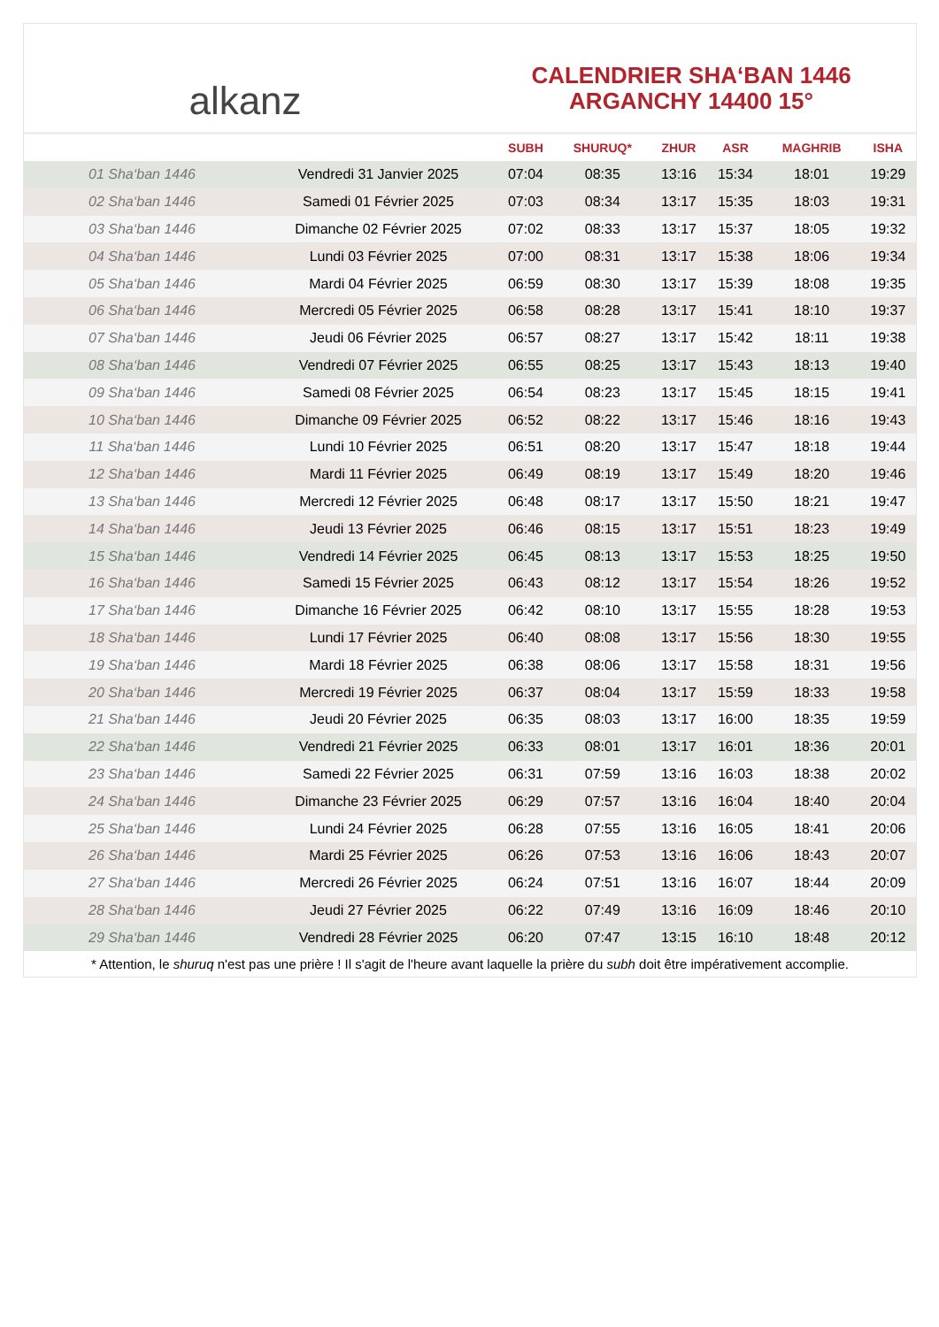alkanz
CALENDRIER SHA‘BAN 1446
ARGANCHY 14400 15°
| | | SUBH | SHURUQ* | ZHUR | ASR | MAGHRIB | ISHA |
| --- | --- | --- | --- | --- | --- | --- | --- |
| 01 Sha‘ban 1446 | Vendredi 31 Janvier 2025 | 07:04 | 08:35 | 13:16 | 15:34 | 18:01 | 19:29 |
| 02 Sha‘ban 1446 | Samedi 01 Février 2025 | 07:03 | 08:34 | 13:17 | 15:35 | 18:03 | 19:31 |
| 03 Sha‘ban 1446 | Dimanche 02 Février 2025 | 07:02 | 08:33 | 13:17 | 15:37 | 18:05 | 19:32 |
| 04 Sha‘ban 1446 | Lundi 03 Février 2025 | 07:00 | 08:31 | 13:17 | 15:38 | 18:06 | 19:34 |
| 05 Sha‘ban 1446 | Mardi 04 Février 2025 | 06:59 | 08:30 | 13:17 | 15:39 | 18:08 | 19:35 |
| 06 Sha‘ban 1446 | Mercredi 05 Février 2025 | 06:58 | 08:28 | 13:17 | 15:41 | 18:10 | 19:37 |
| 07 Sha‘ban 1446 | Jeudi 06 Février 2025 | 06:57 | 08:27 | 13:17 | 15:42 | 18:11 | 19:38 |
| 08 Sha‘ban 1446 | Vendredi 07 Février 2025 | 06:55 | 08:25 | 13:17 | 15:43 | 18:13 | 19:40 |
| 09 Sha‘ban 1446 | Samedi 08 Février 2025 | 06:54 | 08:23 | 13:17 | 15:45 | 18:15 | 19:41 |
| 10 Sha‘ban 1446 | Dimanche 09 Février 2025 | 06:52 | 08:22 | 13:17 | 15:46 | 18:16 | 19:43 |
| 11 Sha‘ban 1446 | Lundi 10 Février 2025 | 06:51 | 08:20 | 13:17 | 15:47 | 18:18 | 19:44 |
| 12 Sha‘ban 1446 | Mardi 11 Février 2025 | 06:49 | 08:19 | 13:17 | 15:49 | 18:20 | 19:46 |
| 13 Sha‘ban 1446 | Mercredi 12 Février 2025 | 06:48 | 08:17 | 13:17 | 15:50 | 18:21 | 19:47 |
| 14 Sha‘ban 1446 | Jeudi 13 Février 2025 | 06:46 | 08:15 | 13:17 | 15:51 | 18:23 | 19:49 |
| 15 Sha‘ban 1446 | Vendredi 14 Février 2025 | 06:45 | 08:13 | 13:17 | 15:53 | 18:25 | 19:50 |
| 16 Sha‘ban 1446 | Samedi 15 Février 2025 | 06:43 | 08:12 | 13:17 | 15:54 | 18:26 | 19:52 |
| 17 Sha‘ban 1446 | Dimanche 16 Février 2025 | 06:42 | 08:10 | 13:17 | 15:55 | 18:28 | 19:53 |
| 18 Sha‘ban 1446 | Lundi 17 Février 2025 | 06:40 | 08:08 | 13:17 | 15:56 | 18:30 | 19:55 |
| 19 Sha‘ban 1446 | Mardi 18 Février 2025 | 06:38 | 08:06 | 13:17 | 15:58 | 18:31 | 19:56 |
| 20 Sha‘ban 1446 | Mercredi 19 Février 2025 | 06:37 | 08:04 | 13:17 | 15:59 | 18:33 | 19:58 |
| 21 Sha‘ban 1446 | Jeudi 20 Février 2025 | 06:35 | 08:03 | 13:17 | 16:00 | 18:35 | 19:59 |
| 22 Sha‘ban 1446 | Vendredi 21 Février 2025 | 06:33 | 08:01 | 13:17 | 16:01 | 18:36 | 20:01 |
| 23 Sha‘ban 1446 | Samedi 22 Février 2025 | 06:31 | 07:59 | 13:16 | 16:03 | 18:38 | 20:02 |
| 24 Sha‘ban 1446 | Dimanche 23 Février 2025 | 06:29 | 07:57 | 13:16 | 16:04 | 18:40 | 20:04 |
| 25 Sha‘ban 1446 | Lundi 24 Février 2025 | 06:28 | 07:55 | 13:16 | 16:05 | 18:41 | 20:06 |
| 26 Sha‘ban 1446 | Mardi 25 Février 2025 | 06:26 | 07:53 | 13:16 | 16:06 | 18:43 | 20:07 |
| 27 Sha‘ban 1446 | Mercredi 26 Février 2025 | 06:24 | 07:51 | 13:16 | 16:07 | 18:44 | 20:09 |
| 28 Sha‘ban 1446 | Jeudi 27 Février 2025 | 06:22 | 07:49 | 13:16 | 16:09 | 18:46 | 20:10 |
| 29 Sha‘ban 1446 | Vendredi 28 Février 2025 | 06:20 | 07:47 | 13:15 | 16:10 | 18:48 | 20:12 |
* Attention, le shuruq n'est pas une prière ! Il s'agit de l'heure avant laquelle la prière du subh doit être impérativement accomplie.